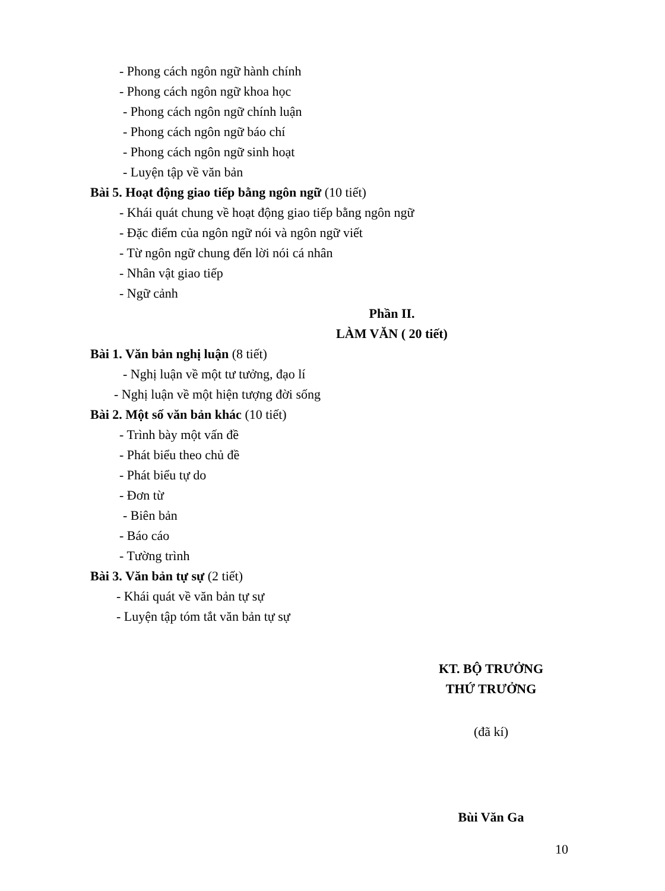- Phong cách ngôn ngữ hành chính
- Phong cách ngôn ngữ khoa học
- Phong cách ngôn ngữ chính luận
- Phong cách ngôn ngữ báo chí
- Phong cách ngôn ngữ sinh hoạt
- Luyện tập về văn bản
Bài 5. Hoạt động giao tiếp bằng ngôn ngữ (10 tiết)
- Khái quát chung về hoạt động giao tiếp bằng ngôn ngữ
- Đặc điểm của ngôn ngữ nói và ngôn ngữ viết
- Từ ngôn ngữ chung đến lời nói cá nhân
- Nhân vật giao tiếp
- Ngữ cảnh
Phần II.
LÀM VĂN ( 20 tiết)
Bài 1. Văn bản nghị luận (8 tiết)
- Nghị luận về một tư tưởng, đạo lí
- Nghị luận về một hiện tượng đời sống
Bài 2. Một số văn bản khác (10 tiết)
- Trình bày một vấn đề
- Phát biểu theo chủ đề
- Phát biểu tự do
- Đơn từ
- Biên bản
- Báo cáo
- Tường trình
Bài 3. Văn bản tự sự (2 tiết)
- Khái quát về văn bản tự sự
- Luyện tập tóm tắt văn bản tự sự
KT. BỘ TRƯỞNG
THỨ TRƯỞNG
(đã kí)
Bùi Văn Ga
10